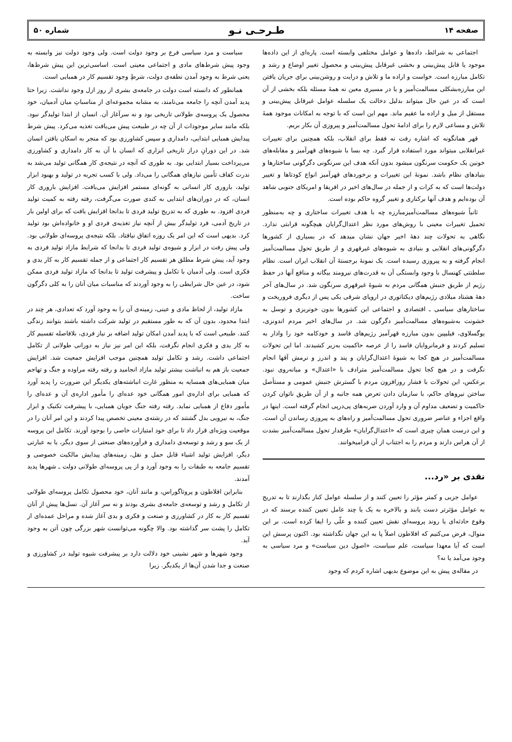صفحه ۱۴ طـرحـی نـو شماره ۵۰
اجتماعی به شرائط، داده‌ها و عوامل مختلفی وابسته است. پاره‌ای از این داده‌ها موجود یا قابل پیش‌بینی و بخشی غیرقابل پیش‌بینی و محصول تغییر اوضاع و رشد و تکامل مبارزه است. خواست و اراده ما و تلاش و درایت و روشن‌بینی برای جریان یافتن این مبارزه‌بشکلی مسالمت‌آمیز و یا در مسیری معین نه همهٔ مسئله بلکه بخشی از آن است که در عین حال میتواند بدلیل دخالت یک سلسله عوامل غیرقابل پیش‌بینی و مستقل از میل و اراده ما عقیم ماند. مهم این است که با توجه به امکانات موجود همهٔ تلاش و مساعی لازم را برای ادامهٔ تحول مسالمت‌آمیز و پیروزی آن بکار بریم.
قهر همانگونه که اشاره رفت نه فقط برای انقلاب، بلکه همچنین برای تغییرات غیرانقلابی میتواند مورد استفاده قرار گیرد. چه بسا با شیوه‌های قهرآمیز و مقابله‌های خونین یک حکومت سرنگون میشود بدون آنکه هدف این سرنگونی دگرگونی ساختارها و بنیادهای نظام باشد. نمونهٔ این تغییرات و برخوردهای قهرآمیز انواع کودتاها و تغییر دولت‌ها است که به کرات و از جمله در سال‌های اخیر در افریقا و امریکای جنوبی شاهد آن بوده‌ایم و هدف آنها برکناری و تغییر گروه حاکم بوده است.
ثانیاً شیوه‌های مسالمت‌آمیزمبارزه چه با هدف تغییرات ساختاری و چه به‌منظور تحمیل تغییرات معینی با روش‌های مورد نظر اعتدال‌گرایان هیچگونه قرابتی ندارد. نگاهی به تحولات چند دههٔ اخیر جهان نشان میدهد که در بسیاری از کشورها دگرگونی‌های انقلابی و بنیادی به شیوه‌های غیرقهری و از طریق تحول مسالمت‌آمیز انجام گرفته و به پیروزی رسیده است. یک نمونهٔ برجستهٔ آن انقلاب ایران است. نظام سلطنتی کهنسال با وجود وابستگی آن به قدرت‌های نیرومند بیگانه و منافع آنها در حفظ رژیم از طریق جنبش همگانی مردم به شیوهٔ غیرقهری سرنگون شد. در سال‌های آخر دههٔ هشتاد میلادی رژیم‌های دیکتاتوری در اروپای شرقی یکی پس از دیگری فروریخت و ساختارهای سیاسی ـ اقتصادی و اجتماعی این کشورها بدون خونریزی و توسل به خشونت به‌شیوه‌های مسالمت‌آمیز دگرگون شد. در سال‌های اخیر مردم اندونزی، یوگسلاوی، فیلیپین بدون مبارزه قهرآمیز رژیم‌های فاسد و خودکامه خود را وادار به تسلیم کردند و فرمانروایان فاسد را از عرصه حاکمیت به‌زیر کشیدند. اما این تحولات مسالمت‌آمیز در هیچ کجا به شیوهٔ اعتدال‌گرایان و پند و اندرز و نرمش آقها انجام نگرفت و در هیچ کجا تحول مسالمت‌آمیز مترادف با «اعتدال» و میانه‌روی نبود. برعکس، این تحولات با فشار روزافزون مردم با گسترش جنبش عمومی و مستأصل ساختن نیروهای حاکم، با سازمان دادن تعرض همه جانبه و از آن طریق ناتوان کردن حاکمیت و تضعیف مداوم آن و وارد آوردن ضربه‌های پی‌درپی انجام گرفته است. اینها در واقع اجزاء و عناصر ضروری تحول مسالمت‌آمیز و راه‌های به پیروزی رساندن آن است. و این درست همان چیزی است که «اعتدال‌گرایان» طرفدار تحول مسالمت‌آمیز بشدت از آن هراس دارند و مردم را به اجتناب از آن فرامیخوانند.
نقدی بر «رد...
عوامل جزیی و کمتر مؤثر را تعیین کنند و از سلسله عوامل کنار بگذارند تا به تدریج به عوامل مؤثرتر دست یابند و بالاخره به یک یا چند عامل تعیین کننده برسند که در وقوع حادثه‌ای یا روند پروسه‌ای نقش تعیین کننده و علّی را ایفا کرده است. بر این منوال، فرض می‌کنیم که افلاطون اصلاً پا به این جهان نگذاشته بود. اکنون پرسش این است که آیا معهذا سیاست، علم سیاست، «اصول دین سیاست» و مرد سیاسی به وجود می‌آمد یا نه؟
در مقاله‌ی پیش به این موضوع بدیهی اشاره کردم که وجود
سیاست و مرد سیاسی فرع بر وجود دولت است. ولی وجود دولت نیز وابسته به وجود پیش شرط‌های مادی و اجتماعی معینی است. اساسی‌ترین این پیش شرط‌ها، یعنی شرط به وجود آمدن نطفه‌ی دولت، شرطِ وجود تقسیم کار در همبایی است.
همانطور که دانسته است دولت در جامعه‌ی بشری از روز ازل وجود نداشت. زیرا حتا پدید آمدن آنچه را جامعه می‌نامند، به مشابه مجموعه‌ای از مناسباتِ میان آدمیان، خود محصول یک پروسه‌ی طولانی تاریخی بود و نه سرآغاز آن. انسان از ابتدا تولیدگر نبود. بلکه مانند سایر موجودات از آن چه در طبیعت پیش می‌یافت تغذیه می‌کرد. پیش شرط پیدایش همبایی ابتدایی، دامداری و سپس کشاورزی بود که منجر به اسکان یافتن انسان شد. در این دورانِ دراز تاریخی ابزاری که انسان با آن به کار دامداری و کشاورزی می‌پرداخت بسیار ابتدایی بود. به طوری که آنچه در نتیجه‌ی کار همگانی تولید می‌شد به ندرت کفاف تأمین نیازهای همگانی را می‌داد. ولی با کسب تجربه در تولید و بهبود ابزار تولید، باروری کار انسانی به گونه‌ای مستمر افزایش می‌یافت. افزایش باروری کار انسان، که در دوران‌های ابتدایی به کندی صورت می‌گرفت، رفته رفته به کمیت تولید فردی افزود. به طوری که به تدریج تولید فردی تا بدانجا افزایش یافت که برای اولین بار در تاریخ آدمی، فرد تولیدگر بیش از آنچه نیاز تغذیه‌ی فردی او و خانواده‌اش بود تولید کرد. بدیهی است که این امر یک روزه اتفاق نیافتاد. بلکه نتیجه‌ی پروسه‌ای طولانی بود. ولی پیش رفت در ابزار و شیوه‌ی تولید فردی تا بدانجا که شرایط مازاد تولید فردی به وجود آید، پیش شرط مطلق هر تقسیم کار اجتماعی و از جمله تقسیم کار به کار یدی و فکری است. ولی آدمیان با تکامل و پیشرفت تولید تا بدانجا که مازاد تولید فردی ممکن شود، در عین حال شرایطی را به وجود آوردند که مناسبات میان آنان را به کلی دگرگون ساخت.
مازاد تولید، از لحاظ مادی و عینی، زمینه‌ی آن را به وجود آورد که تعدادی، هر چند در ابتدا محدود، بدون آن که به طور مستقیم در تولید شرکت داشته باشند بتوانند زندگی کنند. طبیعی است که با پدید آمدن امکان تولید اضافه بر نیاز فردی، بلافاصله تقسیم کار به کار یدی و فکری انجام نگرفت، بلکه این امر نیز نیاز به دورانی طولانی از تکامل اجتماعی داشت. رشد و تکامل تولید همچنین موجب افزایش جمعیت شد. افزایش جمعیت باز هم به انباشت بیشتر تولید مازاد انجامید و رفته رفته مراوده و جنگ و تهاجم میان همبایی‌های همسایه به منظور غارت انباشته‌های یکدیگر این ضرورت را پدید آورد که همبایی برای اداره‌ی امور همگانی خود عده‌ای را مأمور اداره‌ی آن و عده‌ای را مأمور دفاع از همبایی نماید. رفته رفته جنگ جویان همبایی، با پیشرفت تکنیک و ابزار جنگ، به نیرویی بدل گشتند که در رشته‌ی معینی تخصص پیدا کردند و این امر آنان را در موقعیت ویژه‌ای قرار داد تا برای خود امتیازات خاصی را بوجود آورند. تکامل این پروسه از یک سو و رشد و توسعه‌ی دامداری و فرآورده‌های صنعتی از سوی دیگر، یا به عبارتی دیگر، افزایش تولید اشیاء قابل حمل و نقل، زمینه‌های پیدایش مالکیت خصوصی و تقسیم جامعه به طبقات را به وجود آورد و از پی پروسه‌ای طولانی دولت ـ شهرها پدید آمدند.
بنابراین افلاطون و پروتاگوراس، و مانند آنان، خود محصول تکامل پروسه‌ای طولانی از تکامل و رشد و توسعه‌ی جامعه‌ی بشری بودند و نه سر آغاز آن. نسل‌ها پیش از آنان تقسیم کار به کار در کشاورزی و صنعت و فکری و یدی آغاز شده و مراحل عمده‌ای از تکامل را پشت سر گذاشته بود. والا چگونه می‌توانست شهر بزرگی چون آتن به وجود آید.
وجود شهرها و شهر نشینی خود دلالت دارد بر پیشرفت شیوه تولید در کشاورزی و صنعت و جدا شدن آن‌ها از یکدیگر. زیرا